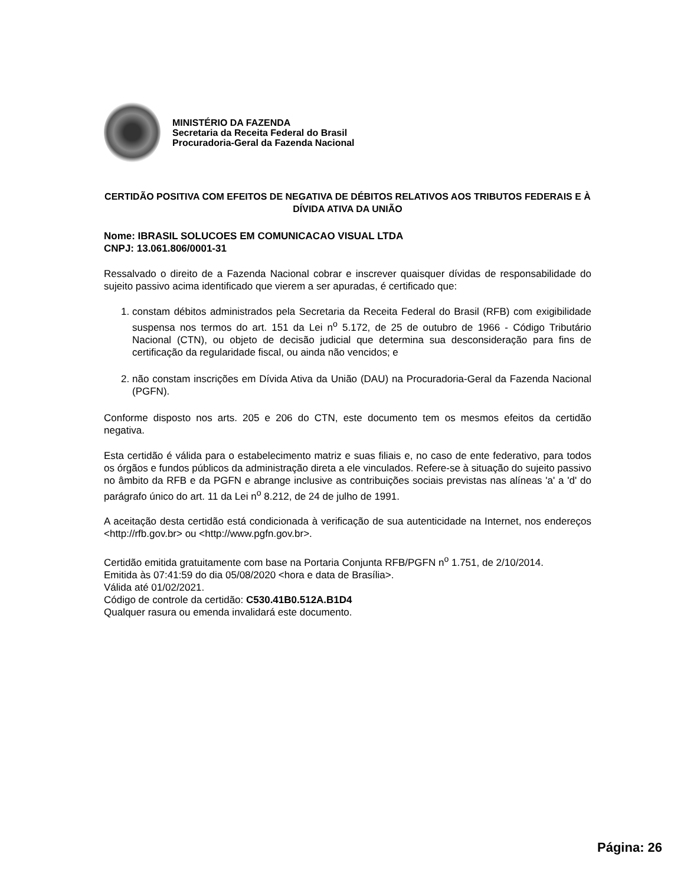MINISTÉRIO DA FAZENDA
Secretaria da Receita Federal do Brasil
Procuradoria-Geral da Fazenda Nacional
CERTIDÃO POSITIVA COM EFEITOS DE NEGATIVA DE DÉBITOS RELATIVOS AOS TRIBUTOS FEDERAIS E À DÍVIDA ATIVA DA UNIÃO
Nome: IBRASIL SOLUCOES EM COMUNICACAO VISUAL LTDA
CNPJ: 13.061.806/0001-31
Ressalvado o direito de a Fazenda Nacional cobrar e inscrever quaisquer dívidas de responsabilidade do sujeito passivo acima identificado que vierem a ser apuradas, é certificado que:
1. constam débitos administrados pela Secretaria da Receita Federal do Brasil (RFB) com exigibilidade suspensa nos termos do art. 151 da Lei n<sup>o</sup> 5.172, de 25 de outubro de 1966 - Código Tributário Nacional (CTN), ou objeto de decisão judicial que determina sua desconsideração para fins de certificação da regularidade fiscal, ou ainda não vencidos; e
2. não constam inscrições em Dívida Ativa da União (DAU) na Procuradoria-Geral da Fazenda Nacional (PGFN).
Conforme disposto nos arts. 205 e 206 do CTN, este documento tem os mesmos efeitos da certidão negativa.
Esta certidão é válida para o estabelecimento matriz e suas filiais e, no caso de ente federativo, para todos os órgãos e fundos públicos da administração direta a ele vinculados. Refere-se à situação do sujeito passivo no âmbito da RFB e da PGFN e abrange inclusive as contribuições sociais previstas nas alíneas 'a' a 'd' do parágrafo único do art. 11 da Lei n<sup>o</sup> 8.212, de 24 de julho de 1991.
A aceitação desta certidão está condicionada à verificação de sua autenticidade na Internet, nos endereços <http://rfb.gov.br> ou <http://www.pgfn.gov.br>.
Certidão emitida gratuitamente com base na Portaria Conjunta RFB/PGFN n<sup>o</sup> 1.751, de 2/10/2014.
Emitida às 07:41:59 do dia 05/08/2020 <hora e data de Brasília>.
Válida até 01/02/2021.
Código de controle da certidão: C530.41B0.512A.B1D4
Qualquer rasura ou emenda invalidará este documento.
Página: 26